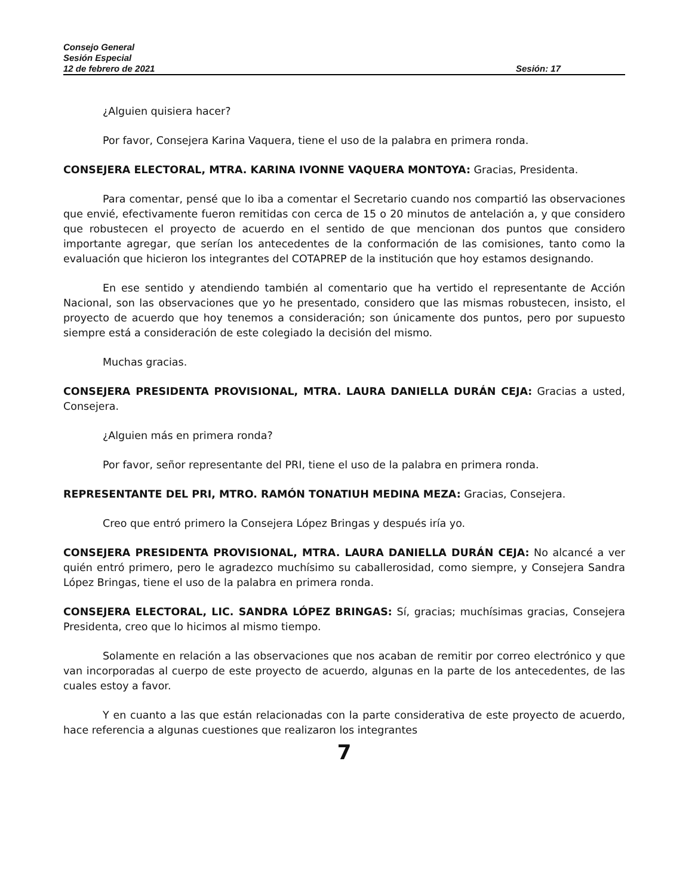Consejo General
Sesión Especial
12 de febrero de 2021 Sesión: 17
¿Alguien quisiera hacer?
Por favor, Consejera Karina Vaquera, tiene el uso de la palabra en primera ronda.
CONSEJERA ELECTORAL, MTRA. KARINA IVONNE VAQUERA MONTOYA: Gracias, Presidenta.
Para comentar, pensé que lo iba a comentar el Secretario cuando nos compartió las observaciones que envié, efectivamente fueron remitidas con cerca de 15 o 20 minutos de antelación a, y que considero que robustecen el proyecto de acuerdo en el sentido de que mencionan dos puntos que considero importante agregar, que serían los antecedentes de la conformación de las comisiones, tanto como la evaluación que hicieron los integrantes del COTAPREP de la institución que hoy estamos designando.
En ese sentido y atendiendo también al comentario que ha vertido el representante de Acción Nacional, son las observaciones que yo he presentado, considero que las mismas robustecen, insisto, el proyecto de acuerdo que hoy tenemos a consideración; son únicamente dos puntos, pero por supuesto siempre está a consideración de este colegiado la decisión del mismo.
Muchas gracias.
CONSEJERA PRESIDENTA PROVISIONAL, MTRA. LAURA DANIELLA DURÁN CEJA: Gracias a usted, Consejera.
¿Alguien más en primera ronda?
Por favor, señor representante del PRI, tiene el uso de la palabra en primera ronda.
REPRESENTANTE DEL PRI, MTRO. RAMÓN TONATIUH MEDINA MEZA: Gracias, Consejera.
Creo que entró primero la Consejera López Bringas y después iría yo.
CONSEJERA PRESIDENTA PROVISIONAL, MTRA. LAURA DANIELLA DURÁN CEJA: No alcancé a ver quién entró primero, pero le agradezco muchísimo su caballerosidad, como siempre, y Consejera Sandra López Bringas, tiene el uso de la palabra en primera ronda.
CONSEJERA ELECTORAL, LIC. SANDRA LÓPEZ BRINGAS: Sí, gracias; muchísimas gracias, Consejera Presidenta, creo que lo hicimos al mismo tiempo.
Solamente en relación a las observaciones que nos acaban de remitir por correo electrónico y que van incorporadas al cuerpo de este proyecto de acuerdo, algunas en la parte de los antecedentes, de las cuales estoy a favor.
Y en cuanto a las que están relacionadas con la parte considerativa de este proyecto de acuerdo, hace referencia a algunas cuestiones que realizaron los integrantes
7